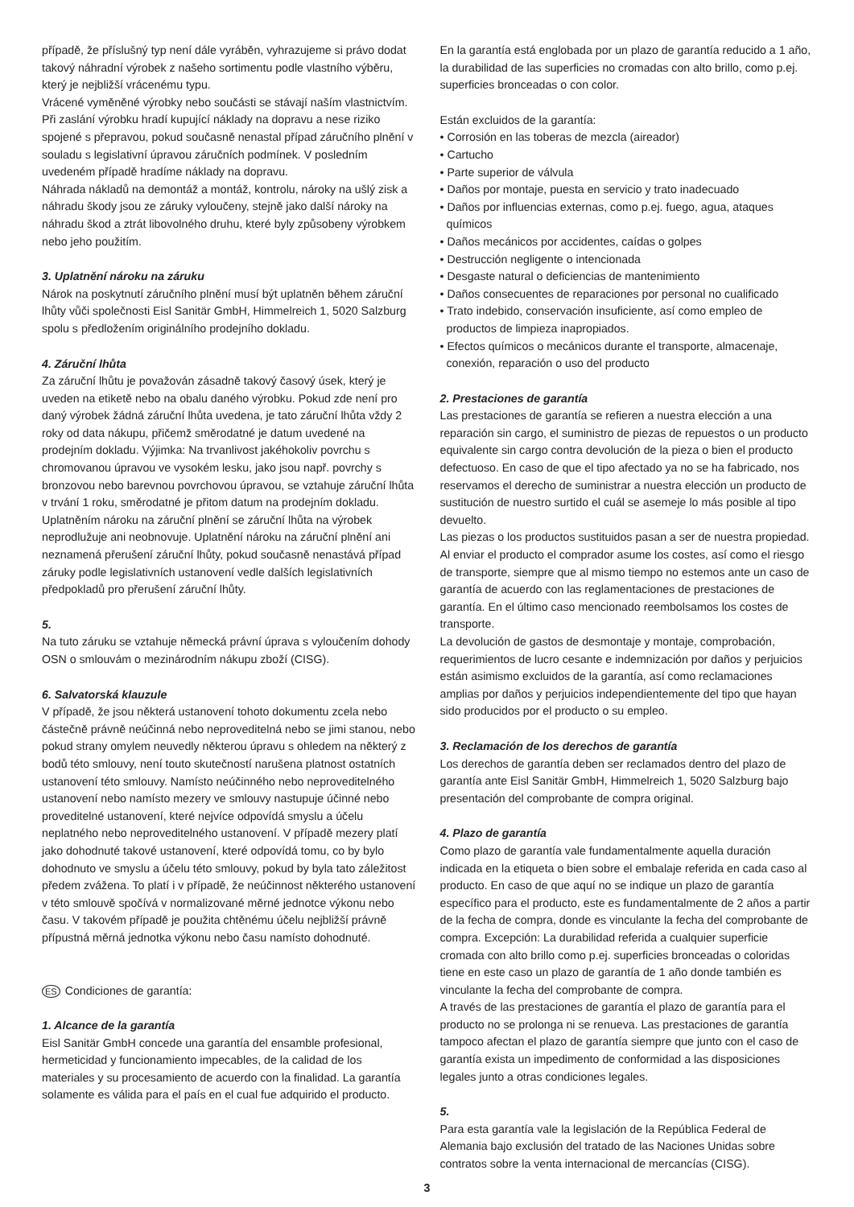případě, že příslušný typ není dále vyráběn, vyhrazujeme si právo dodat takový náhradní výrobek z našeho sortimentu podle vlastního výběru, který je nejbližší vrácenému typu.
Vrácené vyměněné výrobky nebo součásti se stávají naším vlastnictvím. Při zaslání výrobku hradí kupující náklady na dopravu a nese riziko spojené s přepravou, pokud současně nenastal případ záručního plnění v souladu s legislativní úpravou záručních podmínek. V posledním uvedeném případě hradíme náklady na dopravu.
Náhrada nákladů na demontáž a montáž, kontrolu, nároky na ušlý zisk a náhradu škody jsou ze záruky vyloučeny, stejně jako další nároky na náhradu škod a ztrát libovolného druhu, které byly způsobeny výrobkem nebo jeho použitím.
3. Uplatnění nároku na záruku
Nárok na poskytnutí záručního plnění musí být uplatněn během záruční lhůty vůči společnosti Eisl Sanitär GmbH, Himmelreich 1, 5020 Salzburg spolu s předložením originálního prodejního dokladu.
4. Záruční lhůta
Za záruční lhůtu je považován zásadně takový časový úsek, který je uveden na etiketě nebo na obalu daného výrobku. Pokud zde není pro daný výrobek žádná záruční lhůta uvedena, je tato záruční lhůta vždy 2 roky od data nákupu, přičemž směrodatné je datum uvedené na prodejním dokladu. Výjimka: Na trvanlivost jakéhokoliv povrchu s chromovanou úpravou ve vysokém lesku, jako jsou např. povrchy s bronzovou nebo barevnou povrchovou úpravou, se vztahuje záruční lhůta v trvání 1 roku, směrodatné je přitom datum na prodejním dokladu.
Uplatněním nároku na záruční plnění se záruční lhůta na výrobek neprodlužuje ani neobnovuje. Uplatnění nároku na záruční plnění ani neznamená přerušení záruční lhůty, pokud současně nenastává případ záruky podle legislativních ustanovení vedle dalších legislativních předpokladů pro přerušení záruční lhůty.
5.
Na tuto záruku se vztahuje německá právní úprava s vyloučením dohody OSN o smlouvám o mezinárodním nákupu zboží (CISG).
6. Salvatorská klauzule
V případě, že jsou některá ustanovení tohoto dokumentu zcela nebo částečně právně neúčinná nebo neproveditelná nebo se jimi stanou, nebo pokud strany omylem neuvedly některou úpravu s ohledem na některý z bodů této smlouvy, není touto skutečností narušena platnost ostatních ustanovení této smlouvy. Namísto neúčinného nebo neproveditelného ustanovení nebo namísto mezery ve smlouvy nastupuje účinné nebo proveditelné ustanovení, které nejvíce odpovídá smyslu a účelu neplatného nebo neproveditelného ustanovení. V případě mezery platí jako dohodnuté takové ustanovení, které odpovídá tomu, co by bylo dohodnuto ve smyslu a účelu této smlouvy, pokud by byla tato záležitost předem zvážena. To platí i v případě, že neúčinnost některého ustanovení v této smlouvě spočívá v normalizované měrné jednotce výkonu nebo času. V takovém případě je použita chtěnému účelu nejbližší právně přípustná měrná jednotka výkonu nebo času namísto dohodnuté.
ES Condiciones de garantía:
1. Alcance de la garantía
Eisl Sanitär GmbH concede una garantía del ensamble profesional, hermeticidad y funcionamiento impecables, de la calidad de los materiales y su procesamiento de acuerdo con la finalidad. La garantía solamente es válida para el país en el cual fue adquirido el producto.
En la garantía está englobada por un plazo de garantía reducido a 1 año, la durabilidad de las superficies no cromadas con alto brillo, como p.ej. superficies bronceadas o con color.
Están excluidos de la garantía:
• Corrosión en las toberas de mezcla (aireador)
• Cartucho
• Parte superior de válvula
• Daños por montaje, puesta en servicio y trato inadecuado
• Daños por influencias externas, como p.ej. fuego, agua, ataques químicos
• Daños mecánicos por accidentes, caídas o golpes
• Destrucción negligente o intencionada
• Desgaste natural o deficiencias de mantenimiento
• Daños consecuentes de reparaciones por personal no cualificado
• Trato indebido, conservación insuficiente, así como empleo de productos de limpieza inapropiados.
• Efectos químicos o mecánicos durante el transporte, almacenaje, conexión, reparación o uso del producto
2. Prestaciones de garantía
Las prestaciones de garantía se refieren a nuestra elección a una reparación sin cargo, el suministro de piezas de repuestos o un producto equivalente sin cargo contra devolución de la pieza o bien el producto defectuoso. En caso de que el tipo afectado ya no se ha fabricado, nos reservamos el derecho de suministrar a nuestra elección un producto de sustitución de nuestro surtido el cuál se asemeje lo más posible al tipo devuelto.
Las piezas o los productos sustituidos pasan a ser de nuestra propiedad. Al enviar el producto el comprador asume los costes, así como el riesgo de transporte, siempre que al mismo tiempo no estemos ante un caso de garantía de acuerdo con las reglamentaciones de prestaciones de garantía. En el último caso mencionado reembolsamos los costes de transporte.
La devolución de gastos de desmontaje y montaje, comprobación, requerimientos de lucro cesante e indemnización por daños y perjuicios están asimismo excluidos de la garantía, así como reclamaciones amplias por daños y perjuicios independientemente del tipo que hayan sido producidos por el producto o su empleo.
3. Reclamación de los derechos de garantía
Los derechos de garantía deben ser reclamados dentro del plazo de garantía ante Eisl Sanitär GmbH, Himmelreich 1, 5020 Salzburg bajo presentación del comprobante de compra original.
4. Plazo de garantía
Como plazo de garantía vale fundamentalmente aquella duración indicada en la etiqueta o bien sobre el embalaje referida en cada caso al producto. En caso de que aquí no se indique un plazo de garantía específico para el producto, este es fundamentalmente de 2 años a partir de la fecha de compra, donde es vinculante la fecha del comprobante de compra. Excepción: La durabilidad referida a cualquier superficie cromada con alto brillo como p.ej. superficies bronceadas o coloridas tiene en este caso un plazo de garantía de 1 año donde también es vinculante la fecha del comprobante de compra.
A través de las prestaciones de garantía el plazo de garantía para el producto no se prolonga ni se renueva. Las prestaciones de garantía tampoco afectan el plazo de garantía siempre que junto con el caso de garantía exista un impedimento de conformidad a las disposiciones legales junto a otras condiciones legales.
5.
Para esta garantía vale la legislación de la República Federal de Alemania bajo exclusión del tratado de las Naciones Unidas sobre contratos sobre la venta internacional de mercancías (CISG).
3